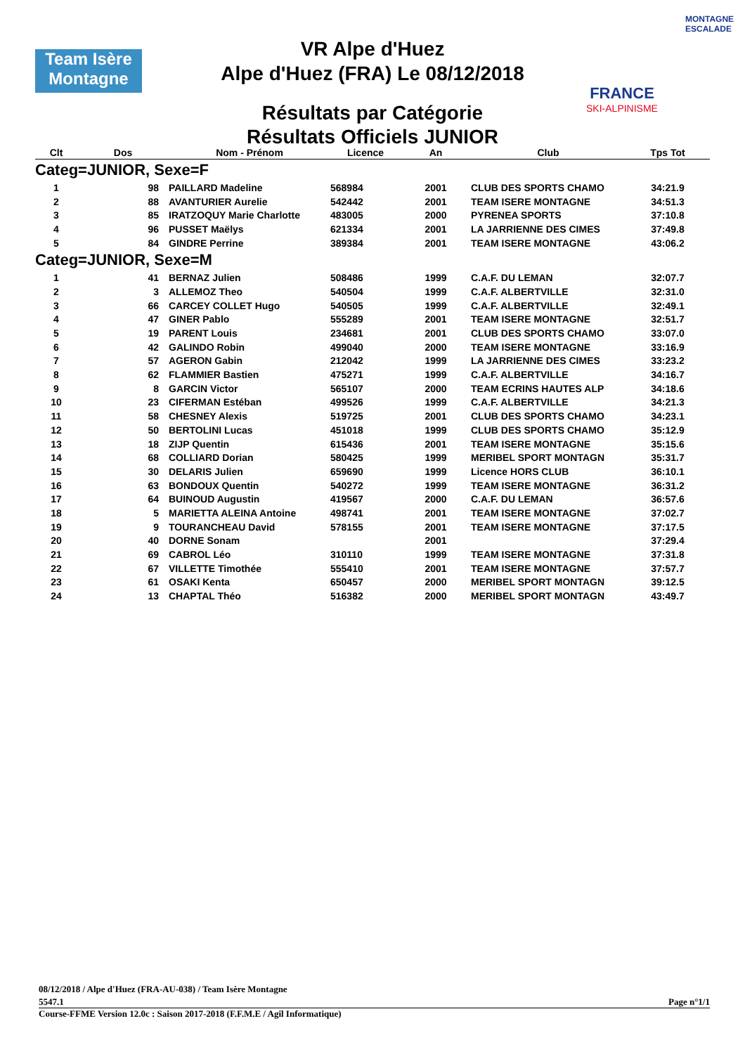Team Isère
Montagne
VR Alpe d'Huez
Alpe d'Huez (FRA) Le 08/12/2018
Résultats par Catégorie
Résultats Officiels JUNIOR
FRANCE
SKI-ALPINISME
MONTAGNE ESCALADE
| Clt | Dos | Nom - Prénom | Licence | An | Club | Tps Tot |
| --- | --- | --- | --- | --- | --- | --- |
| Categ=JUNIOR, Sexe=F | | | | | | |
| 1 | 98 | PAILLARD Madeline | 568984 | 2001 | CLUB DES SPORTS CHAMO | 34:21.9 |
| 2 | 88 | AVANTURIER Aurelie | 542442 | 2001 | TEAM ISERE MONTAGNE | 34:51.3 |
| 3 | 85 | IRATZOQUY Marie Charlotte | 483005 | 2000 | PYRENEA SPORTS | 37:10.8 |
| 4 | 96 | PUSSET Maëlys | 621334 | 2001 | LA JARRIENNE DES CIMES | 37:49.8 |
| 5 | 84 | GINDRE Perrine | 389384 | 2001 | TEAM ISERE MONTAGNE | 43:06.2 |
| Categ=JUNIOR, Sexe=M | | | | | | |
| 1 | 41 | BERNAZ Julien | 508486 | 1999 | C.A.F. DU LEMAN | 32:07.7 |
| 2 | 3 | ALLEMOZ Theo | 540504 | 1999 | C.A.F. ALBERTVILLE | 32:31.0 |
| 3 | 66 | CARCEY COLLET Hugo | 540505 | 1999 | C.A.F. ALBERTVILLE | 32:49.1 |
| 4 | 47 | GINER Pablo | 555289 | 2001 | TEAM ISERE MONTAGNE | 32:51.7 |
| 5 | 19 | PARENT Louis | 234681 | 2001 | CLUB DES SPORTS CHAMO | 33:07.0 |
| 6 | 42 | GALINDO Robin | 499040 | 2000 | TEAM ISERE MONTAGNE | 33:16.9 |
| 7 | 57 | AGERON Gabin | 212042 | 1999 | LA JARRIENNE DES CIMES | 33:23.2 |
| 8 | 62 | FLAMMIER Bastien | 475271 | 1999 | C.A.F. ALBERTVILLE | 34:16.7 |
| 9 | 8 | GARCIN Victor | 565107 | 2000 | TEAM ECRINS HAUTES ALP | 34:18.6 |
| 10 | 23 | CIFERMAN Estéban | 499526 | 1999 | C.A.F. ALBERTVILLE | 34:21.3 |
| 11 | 58 | CHESNEY Alexis | 519725 | 2001 | CLUB DES SPORTS CHAMO | 34:23.1 |
| 12 | 50 | BERTOLINI Lucas | 451018 | 1999 | CLUB DES SPORTS CHAMO | 35:12.9 |
| 13 | 18 | ZIJP Quentin | 615436 | 2001 | TEAM ISERE MONTAGNE | 35:15.6 |
| 14 | 68 | COLLIARD Dorian | 580425 | 1999 | MERIBEL SPORT MONTAGN | 35:31.7 |
| 15 | 30 | DELARIS Julien | 659690 | 1999 | Licence HORS CLUB | 36:10.1 |
| 16 | 63 | BONDOUX Quentin | 540272 | 1999 | TEAM ISERE MONTAGNE | 36:31.2 |
| 17 | 64 | BUINOUD Augustin | 419567 | 2000 | C.A.F. DU LEMAN | 36:57.6 |
| 18 | 5 | MARIETTA ALEINA Antoine | 498741 | 2001 | TEAM ISERE MONTAGNE | 37:02.7 |
| 19 | 9 | TOURANCHEAU David | 578155 | 2001 | TEAM ISERE MONTAGNE | 37:17.5 |
| 20 | 40 | DORNE Sonam | | 2001 | | 37:29.4 |
| 21 | 69 | CABROL Léo | 310110 | 1999 | TEAM ISERE MONTAGNE | 37:31.8 |
| 22 | 67 | VILLETTE Timothée | 555410 | 2001 | TEAM ISERE MONTAGNE | 37:57.7 |
| 23 | 61 | OSAKI Kenta | 650457 | 2000 | MERIBEL SPORT MONTAGN | 39:12.5 |
| 24 | 13 | CHAPTAL Théo | 516382 | 2000 | MERIBEL SPORT MONTAGN | 43:49.7 |
08/12/2018 / Alpe d'Huez (FRA-AU-038) / Team Isère Montagne
5547.1 Page n°1/1
Course-FFME Version 12.0c : Saison 2017-2018 (F.F.M.E / Agil Informatique)